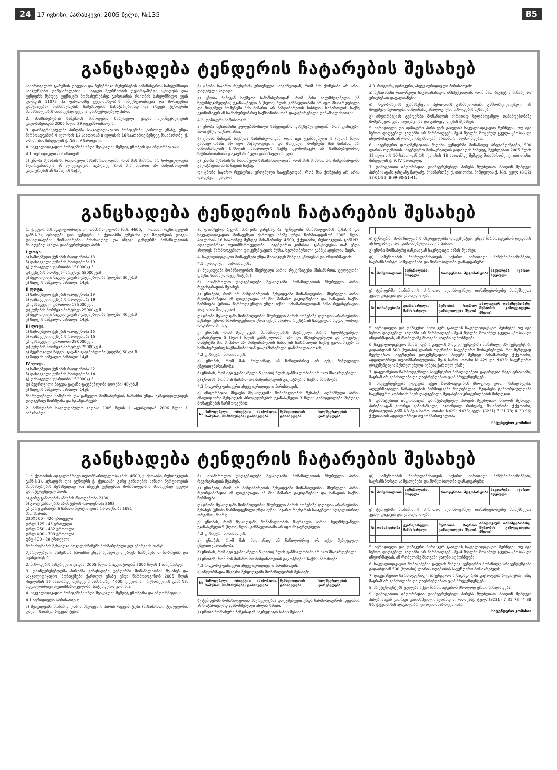24 17 ივნისი, პარასკევი, 2005 წელი, №135 B5
განცხადება ტენდერის ჩატარების შესახებ
საქართველოს გარემოს დაცვისა და ბუნებრივი რესურსების სამინისტროს სახელმწიფო საქვეუწყებო დაწესებულების - სატყეო მეურნეობის დეპარტამენტი აცხადებს ღია ტენდერს შემდეგ ტექნიკურ მომსახურებაზე: გარდაბნის რაიონის სახელმწიფო ტყის ფონდის 11075 ჰა ფართობზე ტყეთმოწყობის (ინვენტარიზაცია და მონაცემთა დამუშავება) მომსახურების სამუშაოების ჩასატარებლად და იწვევს ტენდერში მონაწილეობის მისაღებად ყველა დაინტერესებულ პირს.
2. მომსახურების სამუშაოს მიწოდების სასურველი ვადაა ხელშეკრულების გაფორმებიდან 2005 წლის 29 დეკემბრისათვის.
3. დაინტერესებულმა პირებმა საკვალიფიკაციო მონაცემები, ქართულ ენაზე, უნდა წარმოადგინონ 4 ივლისის 12 საათიდან 8 ივლისის 16 საათამდე შემდეგ მისამართზე: ქ. თბილისი, მინდელის ქ. №9, IV სართული.
4. საკვალიფიკაციო მონაცემები უნდა შეიცავდეს შემდეგ ცნობებს და ინფორმაციას:
4.1. იურიდიული პირისათვის:
ა) ცნობა შესაბამისი რაიონული სასამართლოდან, რომ მის მიმართ არ ხორციელდება რეორგანიზაცია ან ლიკვიდაცია, აგრეთვე, რომ მის მიმართ არ მიმდინარეობს გაკოტრების ან სანაციის საქმე;
ბ) ცნობა საჯარო რეესტრის ეროვნული სააგენტოდან, რომ მის ქონებაზე არ არის დადებული ყადაღა;
გ) ცნობა შინაგან საქმეთა სამინისტროდან, რომ მისი ხელმძღვანელი (ან ხელმძღვანელები) უკანასკნელი 5 (ხუთი) წლის განმავლობაში არ იყო მსჯავრდებული და მოცემულ მომენტში მის მიმართ არ მიმდინარეობს სისხლის სამართლის საქმე ეკონომიკურ ან სამსახურეობრივ საქმიანობასთან დაკავშირებული დანაშაულისათვის.
4.2. ფიზიკური პირისათვის:
ა) ცნობა შესაბამისი უფლებამოსილი სამედიცინო დაწესებულებიდან, რომ ფიზიკური პირი ქმედითუნარიანია;
ბ) ცნობა შინაგან საქმეთა სამინისტროდან, რომ იგი უკანასკნელი 5 (ხუთი) წლის განმავლობაში არ იყო მსჯავრდებული და მოცემულ მომენტში მის მიმართ არ მიმდინარეობს სისხლის სამართლის საქმე ეკონომიკურ ან სამსახურეობრივ საქმიანობასთან დაკავშირებული დანაშაულისათვის;
გ) ცნობა შესაბამისი რაიონული სასამართლოდან, რომ მის მიმართ არ მიმდინარეობს გაკოტრების ან სანაციის საქმე;
დ) ცნობა საჯარო რეესტრის ეროვნული სააგენტოდან, რომ მის ქონებაზე არ არის დადებული ყადაღა.
4.3. როგორც ფიზიკური, ასევე იურიდიული პირისათვის:
ა) შესაბამისი რაიონული საგადასახადო ინსპექციიდან, რომ მათ ბიუჯეტის წინაშე არ ერიცხებათ დავალიანება;
ბ) ინფორმაციას უკანასკნელი პერიოდის განმავლობაში განხორციელებული ან მოცემულ პერიოდში მიმდინარე ანალოგიური მიწოდების შესახებ;
გ) ინფორმაციას ტენდერში მონაწილის ძირითად ხელმძღვანელ თანამდებობაზე მომუშავეთა კვალიფიკაციისა და გამოცდილების შესახებ.
5. იურიდიული და ფიზიკური პირი ვერ გაივლის საკვალიფიკაციო შერჩევას, თუ იგი ზემოთ დადგენილ ვადებში არ წარმოადგენს მე-4 მუხლში მოცემულ ყველა ცნობას და ინფორმაციას, ან რომელიმე მათგანი არასწორი აღმოჩნდება.
6. სატენდერო დოკუმენტაციის მიღება ტენდერში მონაწილე პრეტენდენტებს, 500 ლარის ოდენობის სატენდერო მოსაკრებლის გადახდის შემდეგ, შეეძლებათ 2005 წლის 12 ივლისის 10 საათიდან 14 ივლისის 18 საათამდე შემდეგ მისამართზე: ქ. თბილისი, მინდელის ქ. 9, IV სართული.
7. დამატებითი ინფორმაცია დაინტერესებულ პირებს შეუძლიათ მიიღონ შემდეგი პირებისაგან: ვახტანგ ჩალაძე, მისამართზე: ქ. თბილისი, მინდელის ქ. №9, ტელ: (8-22) 32-01-53; 8-99-90-51-41.
განცხადება ტენდერის ჩატარების შესახებ
1. ქ. ქუთაისის ადგილობრივი თვითმმართველობა (მის: 4600, ქ.ქუთაისი, რუსთაველის გამზ.N3), აცხადებს ღია ტენდერს ქ. ქუთაისში ქუჩებისა და მოედნების დაგვა-დასუფთავების მომსახურების შესასყიდად და იწვევს ტენდერში მონაწილეობის მისაღებად ყველა დაინტერესებულ პირს.
I ლოტი.
ა) სამოქმედო ქუჩების რაოდენობა 13
ბ) დასაგველი ქუჩების რაოდენობა 13
გ) დასაგველი ფართობი 150000კვ.მ
დ) ქუჩების მორწყვა-ჩარეცხვა 58000კვ.მ
ე) შეგროვილი ნაგვის გატანა-გაუვნებლობა (დღეში) 30კუბ.მ
ვ) ზიდვის საშუალო მანძილი 14კმ.
II ლოტი.
ა) სამოქმედო ქუჩების რაოდენობა 19
ბ) დასაგველი ქუჩების რაოდენობა 19
გ) დასაგველი ფართობი 178000კვ.მ
დ) ქუჩების მორწყვა-ჩარეცხვა 25000კვ.მ
ე) შეგროვილი ნაგვის გატანა-გაუვნებლობა (დღეში) 40კუბ.მ
ვ) ზიდვის საშუალო მანძილი 14კმ.
III ლოტი.
ა) სამოქმედო ქუჩების რაოდენობა 16
ბ) დასაგველი ქუჩების რაოდენობა 15
გ) დასაგველი ფართობი 290000კვ.მ
დ) ქუჩების მორწყვა-ჩარეცხვა 75000კვ.მ
ე) შეგროვილი ნაგვის გატანა-გაუვნებლობა (დღეში) 50კუბ.მ
ვ) ზიდვის საშუალო მანძილი 14კმ.
IV ლოტი.
ა) სამოქმედო ქუჩების რაოდენობა 22
ბ) დასაგველი ქუჩების რაოდენობა 14
გ) დასაგველი ფართობი 153000კვ.მ
დ) შეგროვილი ნაგვის გატანა-გაუვნებლობა (დღეში) 40კუბ.მ
ე) ზიდვის საშუალო მანძილი 14კმ.
შესრულებული სამუშაოს და გაწეული მომსახურების ხარისხი უნდა აკმაყოფილებდეს დადგენილ ნორმებსა და სტანდარტებს.
2. მიწოდების სავალდებულო ვადაა: 2005 წლის 1 აგვისტოდან 2006 წლის 1 იანვრამდე.
3. დაინტერესებულმა პირებმა განცხადება ტენდერში მონაწილეობის შესახებ და საკვალიფიკაციო მონაცემები ქართულ ენაზე უნდა წარმოადგინონ 2005 წლის 4ივლისის 16 საათამდე შემდეგ მისამართზე: 4600, ქ.ქუთაისი, რუსთაველის გამზ.N3, ადგილობრივი თვითმმართველობა, სატენდერო კომისია. განცხადებას თან უნდა ახლდეს წარმოდგენილი დოკუმენტაციის ნუსხა, ხელმოწერილი განმცხადებლის მიერ.
4. საკვალიფიკაციო მონაცემები უნდა შეიცავდეს შემდეგ ცნობებსა და ინფორმაციას:
4.1 იურიდიული პირისათვის:
ა) შესყიდვაში მონაწილეობის მსურველი პირის რეკვიზიტები (მისამართი, ტელეფონი, ფაქსი, საბანკო რეკვიზიტები)
ბ) სასამართლო დადგენილება შესყიდვაში მონაწილეობის მსურველი პირის რეგისტრაციის შესახებ.
გ) ცნობები, რომ არ მიმდინარეობს შესყიდვაში მონაწილეობის მსურველი პირის რეორგანიზაცია ან ლიკვიდაცია ან მის მიმართ გაკოტრებისა და სანაციის საქმის წარმოება (ცნობა წარმოდგენილი უნდა იქნეს სასამართლოდან მისი რეგისტრაციის ადგილის მიხედვით)
დ) ცნობა შესყიდვაში მონაწილეობის მსურველი პირის ქონებაზე ყადაღის არარსებობის შესახებ (ცნობა წარმოდგენილი უნდა იქნეს საჯარო რეესტრის სააგენტოს ადგილობრივი ორგანოს მიერ);
ე) ცნობას, რომ შესყიდვაში მონაწილეობის მსურველი პირის ხელმძღვანელი უკანასკნელი 5 (ხუთი) წლის განმავლობაში არ იყო მსჯავრდებული და მოცემულ მომენტში მის მიმართ არ მიმდინარეობს სისხლის სამართლის საქმე ეკონომიკურ ან სამსახურებრივ საქმიანობასთან დაკავშირებული დანაშაულისათვის;
4.2 ფიზიკური პირისათვის:
ა) ცნობას, რომ მას მთლიანად ან ნაწილობრივ არ აქვს შეზღუდული ქმედითუნარიანობა;
ბ) ცნობას, რომ იგი უკანასკნელი 5 (ხუთი) წლის განმავლობაში არ იყო მსჯავრდებული;
გ) ცნობას, რომ მის მიმართ არ მიმდინარეობს გაკოტრების საქმის წარმოება.
4.3 როგორც ფიზიკური ასევე იურიდიული პირისათვის:
ა) ინფორმაცია მსგავსი შესყიდვებში მონაწილეობის შესახებ, აღნიშნული პირის ანალოგიური შესყიდვის პროცედურების უკანასკნელი 3 წლის გამოცდილება შემდეგი მონაცემების წარმოდგენით:
| № | მიწოდებული ობიექტის (საქონელი, სამუშაო, მომსახურება) დასახელება | შემსყიდველის დასახელება | ხელშეკრულების ღირებულება |
| --- | --- | --- | --- |
ბ) ტენდერში მონაწილეობის მსურველებმა დოკუმენტები უნდა წარმოადგინონ დედანის ან ნოტარიულად დამოწმებული ასლის სახით.
გ) ცნობა მომსახურე ბანკისაგან საკრედიტო ხაზის შესახებ.
დ) სამუშაოების შესრულებისათვის საჭირო ძირითადი მანქანა-მექანიზმები, სატრანსპორტო საშუალებები და მოწყობილობა-დანადგარები:
| № | მოწყობილობა | აღწერილობა, მოდელი | რაოდენობა | მდგომარეობა | საკუთრება, იჯარით აღებული |
| --- | --- | --- | --- | --- | --- |
ე) ტენდერში მონაწილის ძირითად ხელმძღვანელ თანამდებობებზე მომუშავეთა კვალიფიკაცია და გამოცდილება:
| № | თანამდებობა | გვარი,სახელი, მამის სახელი | მუშაობის საერთო გამოცდილება (წელი) | ანალოგიურ თანამდებობაზე მუშაობის გამოცდილება (წელი) |
| --- | --- | --- | --- | --- |
5. იურიდიული და ფიზიკური პირი ვერ გაივლის საკვალიფიკაციო შერჩევას თუ იგი ზემოთ დადგენილ ვადებში არ წარმოადგენს მე-4 მუხლში მოცემულ ყველა ცნობას და ინფორმაციას, ან რომელიმე მათგანი ყალბი აღმოჩნდება.
6. საკვალიფიკაციო მონაცემების გავლის შემდეგ ტენდერში მონაწილე პრეტენდენტები გადაიხდიან 500 (ხუთასი) ლარის ოდენობის სატენდერო მოსაკრებელს. რის შემდეგაც შეეძლებათ სატენდერო დოკუმენტაციის მიღება შემდეგ მისამართზე: ქ.ქუთაისი, ადგილობრივი თვითმმართველობა, მე-4 სართ. ოთახი N 429 და N433; სატენდერო დოკუმენტაცია შესრულებული იქნება ქართულ ენაზე.
7. დაგვიანებით წარმოდგენილი სატენდერო წინადადებები გატარდება რეგისტრაციაში, მაგრამ არ განიხილება და დაუბრუნდებათ უკან პრეტენდენტებს.
8. პრეტენდენტებს უფლება აქვთ წარმოადგინონ მხოლოდ ერთი წინადადება. ალტერნატიული წინადადების წარმოდგენა მიუღებელია. შეფასება განხორციელდება სატენდერო კომისიის მიერ დადგენილი შეფასების კრიტერიუმების მიხედვით.
9. დამატებითი ინფორმაცია დაინტერესებულ პირებს შეუძლიათ მიიღონ შემდეგი პირებისაგან გიორგი გაბიძაშვილი, ავთანდილ როხვაძე, მისამართზე ქ.ქუთაისი, რუსთაველის გამზ.N3 მე-4 სართ. ოთახი N429; N433; ტელ: (8231) 7 31 73; 4 38 96; ქ.ქუთაისის ადგილობრივი თვითმმართველობა
სატენდერო კომისია
განცხადება ტენდერის ჩატარების შესახებ
1. ქ. ქუთაისის ადგილობრივი თვითმმართველობა (მის: 4600, ქ. ქუთაისი, რუსთაველის გამზ.N3), აცხადებს ღია ტენდერს ქ. ქუთაისში გარე განათების სანათი წერტილების მომსახურების შესასყიდად და იწვევს ტენდერში მონაწილეობის მისაღებად ყველა დაინტერესებულ პირს.
ა) გარე განათების ანძების რაოდენობა 2180
ბ) გარე განათების არმატურის რაოდენობა 2692
გ) გარე განათების სანათი წერტილების რაოდენობა 1691
მათ შორის:
220X500 - 426 ერთეული
დრლ 125 - 45 ერთეული
დრლ 250 - 482 ერთეული
დრლ 400 - 709 ერთეული
დნტ 400 - 29 ერთეული
მომსახურების შესყიდვა ითვალისწინებს მოხმარებული ელ.ენერგიის ხარჯს.
შესრულებული სამუშაოს ხარისხი უნდა აკმაყოფილებდეს სამშენებლო ნორმებსა და სტანდარტებს.
2. მიწოდების სასურველი ვადაა: 2005 წლის 1 აგვისტოდან 2006 წლის 1 იანვრამდე.
3. დაინტერესებულმა პირებმა განცხადება ტენდერში მონაწილეობის შესახებ და საკვალიფიკაციო მონაცემები ქართულ ენაზე უნდა წარმოადგინონ 2005 წლის 4ივლისის 16 საათამდე შემდეგ მისამართზე: 4600, ქ.ქუთაისი, რუსთაველის გამზ.N3, ადგილობრივი თვითმმართველობა, სატენდერო კომისია.
4. საკვალიფიკაციო მონაცემები უნდა შეიცავდეს შემდეგ ცნობებსა და ინფორმაციას:
4.1 იურიდიული პირისათვის:
ა) შესყიდვაში მონაწილეობის მსურველი პირის რეკვიზიტები (მისამართი, ტელეფონი, ფაქსი, საბანკო რეკვიზიტები)
ბ) სასამართლო დადგენილება შესყიდვაში მონაწილეობის მსურველი პირის რეგისტრაციის შესახებ.
გ) ცნობები, რომ არ მიმდინარეობს შესყიდვაში მონაწილეობის მსურველი პირის რეორგანიზაცია ან ლიკვიდაცია ან მის მიმართ გაკოტრებისა და სანაციის საქმის წარმოება.
დ) ცნობა შესყიდვაში მონაწილეობის მსურველი პირის ქონებაზე ყადაღის არარსებობის შესახებ (ცნობა წარმოდგენილი უნდა იქნეს საჯარო რეესტრის სააგენტოს ადგილობრივი ორგანოს მიერ);
ე) ცნობას, რომ შესყიდვაში მონაწილეობის მსურველი პირის ხელმძღვანელი უკანასკნელი 5 (ხუთი) წლის განმავლობაში არ იყო მსჯავრდებული.
4.2 ფიზიკური პირისათვის:
ა) ცნობას, რომ მას მთლიანად ან ნაწილობრივ არ აქვს შეზღუდული ქმედითუნარიანობა;
ბ) ცნობას, რომ იგი უკანასკნელი 5 (ხუთი) წლის განმავლობაში არ იყო მსჯავრდებული;
გ) ცნობას, რომ მის მიმართ არ მიმდინარეობს გაკოტრების საქმის წარმოება.
4.3 როგორც ფიზიკური ასევე იურიდიული პირისათვის:
ა) ინფორმაცია მსგავსი შესყიდვებში მონაწილეობის შესახებ:
| № | მიწოდებული ობიექტის (საქონელი, სამუშაო, მომსახურება) დასახელება | შემსყიდველის დასახელება | ხელშეკრულების ღირებულება |
| --- | --- | --- | --- |
ბ) ტენდერში მონაწილეობის მსურველებმა დოკუმენტები უნდა წარმოადგინონ დედანის ან ნოტარიულად დამოწმებული ასლის სახით.
გ) ცნობა მომსახურე ბანკისაგან საკრედიტო ხაზის შესახებ.
დ) სამუშაოების შესრულებისათვის საჭირო ძირითადი მანქანა-მექანიზმები, სატრანსპორტო საშუალებები და მოწყობილობა-დანადგარები:
| № | მოწყობილობა | აღწერილობა, მოდელი | რაოდენობა | მდგომარეობა | საკუთრება, იჯარით აღებული |
| --- | --- | --- | --- | --- | --- |
ე) ტენდერში მონაწილის ძირითად ხელმძღვანელ თანამდებობებზე მომუშავეთა კვალიფიკაცია და გამოცდილება:
| № | თანამდებობა | გვარი,სახელი, მამის სახელი | მუშაობის საერთო გამოცდილება (წელი) | ანალოგიურ თანამდებობაზე მუშაობის გამოცდილება (წელი) |
| --- | --- | --- | --- | --- |
5. იურიდიული და ფიზიკური პირი ვერ გაივლის საკვალიფიკაციო შერჩევას თუ იგი ზემოთ დადგენილ ვადებში არ წარმოადგენს მე-4 მუხლში მოცემულ ყველა ცნობას და ინფორმაციას, ან რომელიმე მათგანი ყალბი აღმოჩნდება.
6. საკვალიფიკაციო მონაცემების გავლის შემდეგ ტენდერში მონაწილე პრეტენდენტები გადაიხდიან 500 (ხუთასი) ლარის ოდენობის სატენდერო მოსაკრებელს.
7. დაგვიანებით წარმოდგენილი სატენდერო წინადადებები გატარდება რეგისტრაციაში, მაგრამ არ განიხილება და დაუბრუნდებათ უკან პრეტენდენტებს.
8. პრეტენდენტებს უფლება აქვთ წარმოადგინონ მხოლოდ ერთი წინადადება.
9. დამატებითი ინფორმაცია დაინტერესებულ პირებს შეუძლიათ მიიღონ შემდეგი პირებისაგან გიორგი გაბიძაშვილი, ავთანდილ როხვაძე, ტელ: (8231) 7 31 73; 4 38 96; ქ.ქუთაისის ადგილობრივი თვითმმართველობა
სატენდერო კომისია